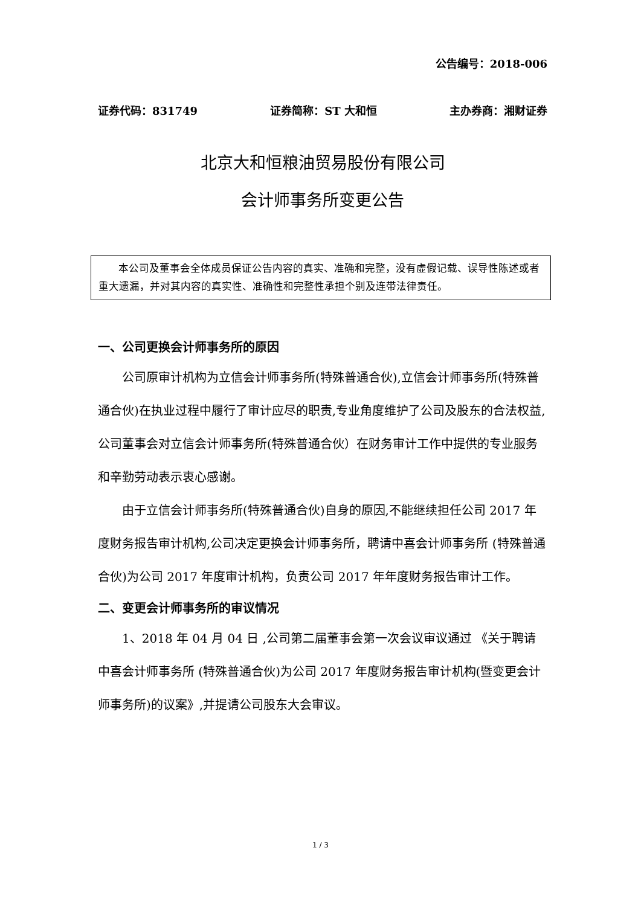公告编号：2018-006
证券代码：831749 证券简称：ST 大和恒 主办券商：湘财证券
北京大和恒粮油贸易股份有限公司
会计师事务所变更公告
本公司及董事会全体成员保证公告内容的真实、准确和完整，没有虚假记载、误导性陈述或者重大遗漏，并对其内容的真实性、准确性和完整性承担个别及连带法律责任。
一、公司更换会计师事务所的原因
公司原审计机构为立信会计师事务所(特殊普通合伙),立信会计师事务所(特殊普通合伙)在执业过程中履行了审计应尽的职责,专业角度维护了公司及股东的合法权益,公司董事会对立信会计师事务所(特殊普通合伙）在财务审计工作中提供的专业服务和辛勤劳动表示衷心感谢。
由于立信会计师事务所(特殊普通合伙)自身的原因,不能继续担任公司 2017 年度财务报告审计机构,公司决定更换会计师事务所，聘请中喜会计师事务所 (特殊普通合伙)为公司 2017 年度审计机构，负责公司 2017 年年度财务报告审计工作。
二、变更会计师事务所的审议情况
1、2018 年 04 月 04 日 ,公司第二届董事会第一次会议审议通过 《关于聘请中喜会计师事务所 (特殊普通合伙)为公司 2017 年度财务报告审计机构(暨变更会计师事务所)的议案》,并提请公司股东大会审议。
1 / 3